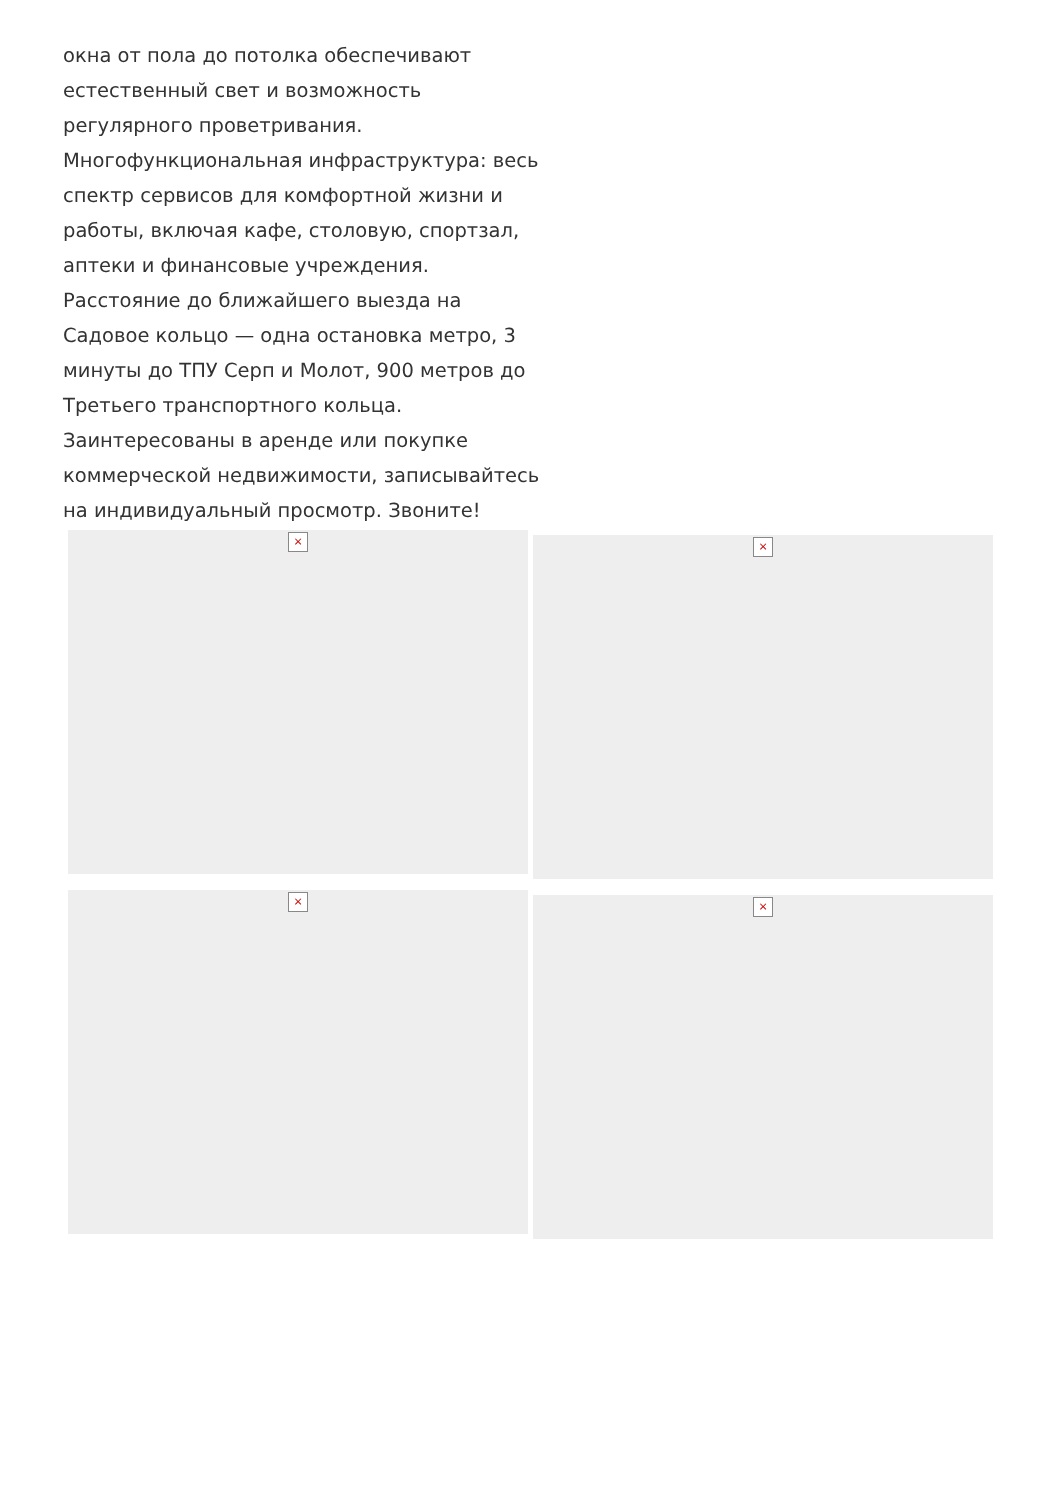окна от пола до потолка обеспечивают естественный свет и возможность регулярного проветривания. Многофункциональная инфраструктура: весь спектр сервисов для комфортной жизни и работы, включая кафе, столовую, спортзал, аптеки и финансовые учреждения. Расстояние до ближайшего выезда на Садовое кольцо — одна остановка метро, 3 минуты до ТПУ Серп и Молот, 900 метров до Третьего транспортного кольца. Заинтересованы в аренде или покупке коммерческой недвижимости, записывайтесь на индивидуальный просмотр. Звоните!
× ×
× ×